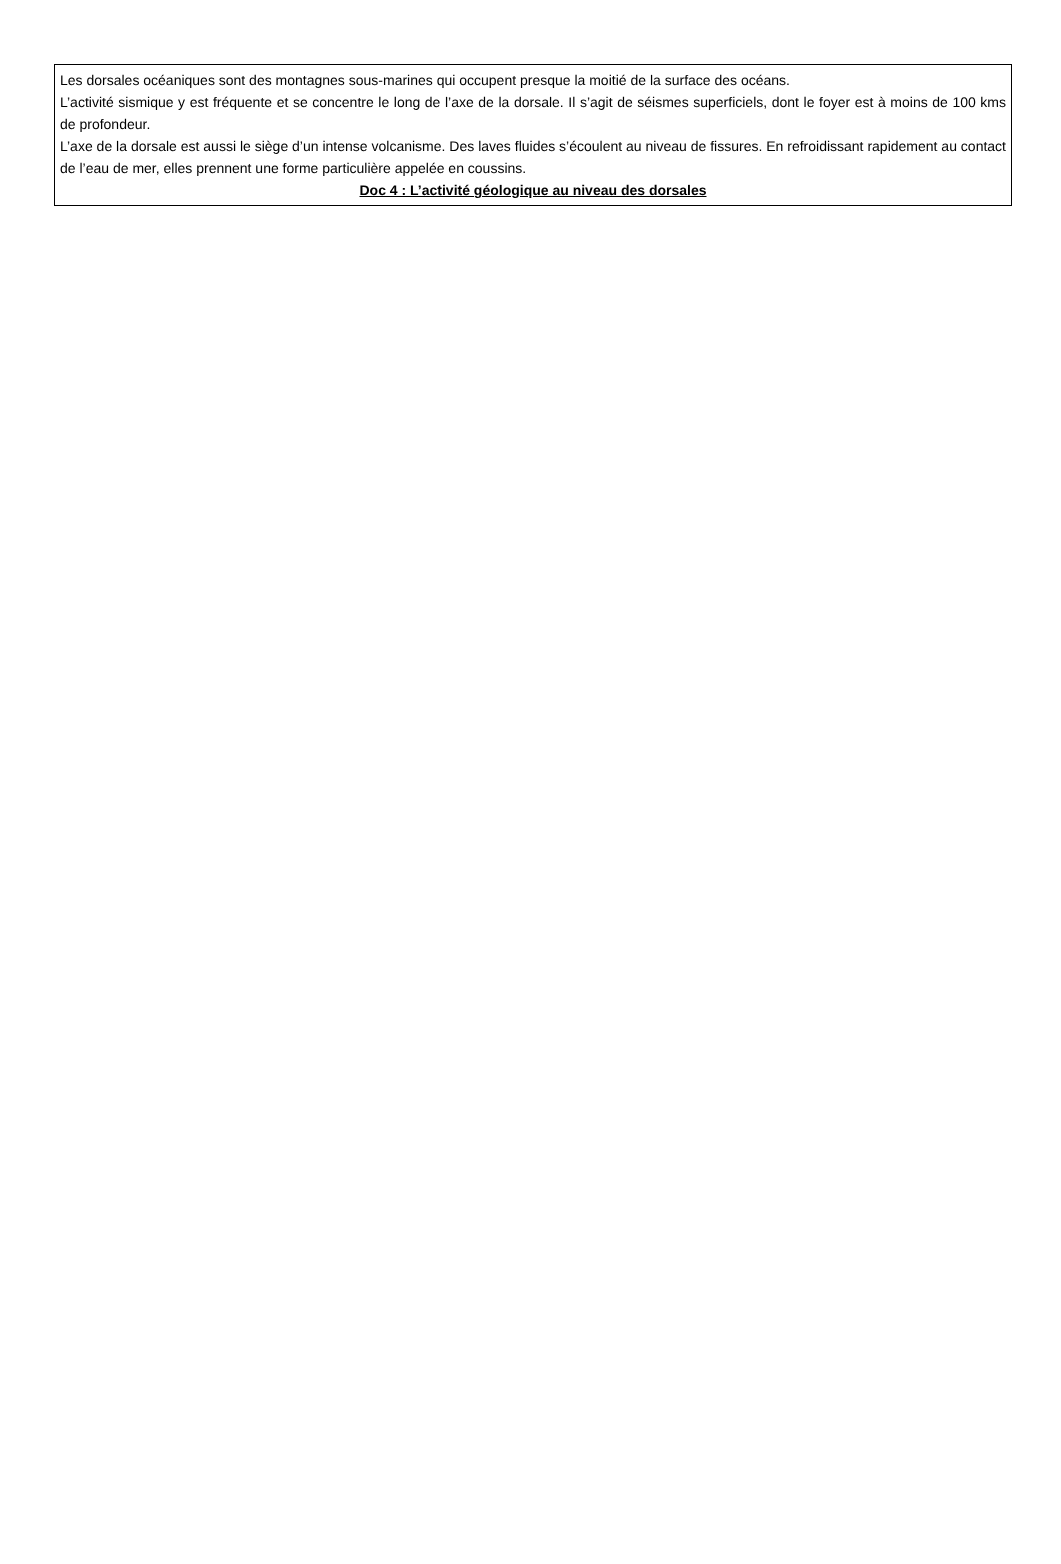Les dorsales océaniques sont des montagnes sous-marines qui occupent presque la moitié de la surface des océans.
L’activité sismique y est fréquente et se concentre le long de l’axe de la dorsale. Il s’agit de séismes superficiels, dont le foyer est à moins de 100 kms de profondeur.
L’axe de la dorsale est aussi le siège d’un intense volcanisme. Des laves fluides s’écoulent au niveau de fissures. En refroidissant rapidement au contact de l’eau de mer, elles prennent une forme particulière appelée en coussins.
Doc 4 : L’activité géologique au niveau des dorsales